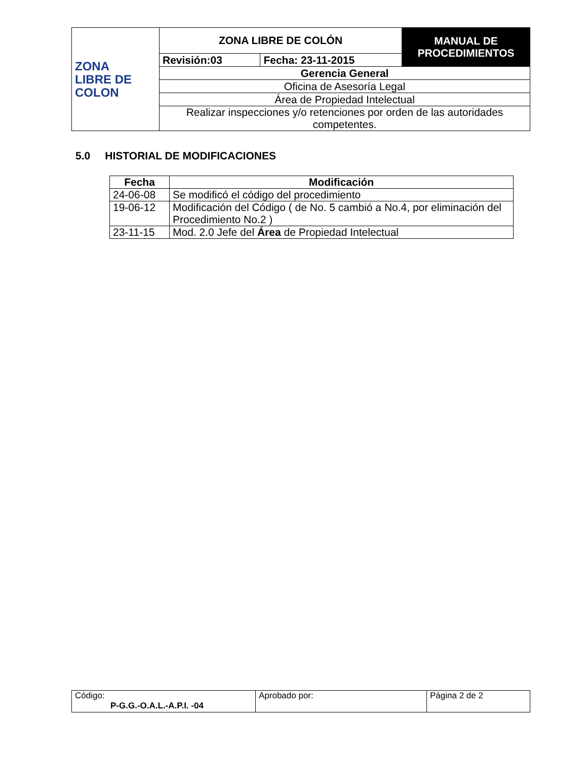| ZONA LIBRE DE COLON | ZONA LIBRE DE COLÓN | | MANUAL DE PROCEDIMIENTOS |
| | Revisión:03 | Fecha: 23-11-2015 | |
| | Gerencia General | | |
| | Oficina de Asesoría Legal | | |
| | Área de Propiedad Intelectual | | |
| | Realizar inspecciones y/o retenciones por orden de las autoridades competentes. | | |
5.0 HISTORIAL DE MODIFICACIONES
| Fecha | Modificación |
| --- | --- |
| 24-06-08 | Se modificó el código del procedimiento |
| 19-06-12 | Modificación del Código ( de No. 5 cambió a No.4, por eliminación del Procedimiento No.2 ) |
| 23-11-15 | Mod. 2.0 Jefe del Área de Propiedad Intelectual |
| Código: P-G.G.-O.A.L.-A.P.I. -04 | Aprobado por: | Página 2 de 2 |